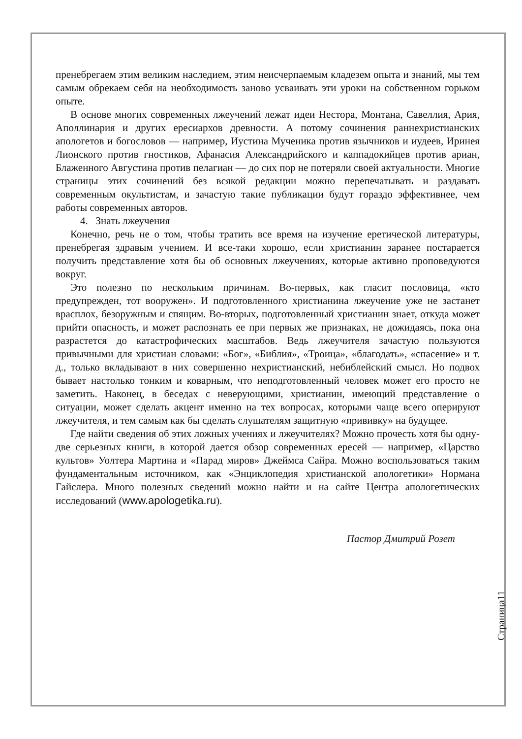пренебрегаем этим великим наследием, этим неисчерпаемым кладезем опыта и знаний, мы тем самым обрекаем себя на необходимость заново усваивать эти уроки на собственном горьком опыте.
В основе многих современных лжеучений лежат идеи Нестора, Монтана, Савеллия, Ария, Аполлинария и других ересиархов древности. А потому сочинения раннехристианских апологетов и богословов — например, Иустина Мученика против язычников и иудеев, Иринея Лионского против гностиков, Афанасия Александрийского и каппадокийцев против ариан, Блаженного Августина против пелагиан — до сих пор не потеряли своей актуальности. Многие страницы этих сочинений без всякой редакции можно перепечатывать и раздавать современным окультистам, и зачастую такие публикации будут гораздо эффективнее, чем работы современных авторов.
4. Знать лжеучения
Конечно, речь не о том, чтобы тратить все время на изучение еретической литературы, пренебрегая здравым учением. И все-таки хорошо, если христианин заранее постарается получить представление хотя бы об основных лжеучениях, которые активно проповедуются вокруг.
Это полезно по нескольким причинам. Во-первых, как гласит пословица, «кто предупрежден, тот вооружен». И подготовленного христианина лжеучение уже не застанет врасплох, безоружным и спящим. Во-вторых, подготовленный христианин знает, откуда может прийти опасность, и может распознать ее при первых же признаках, не дожидаясь, пока она разрастется до катастрофических масштабов. Ведь лжеучителя зачастую пользуются привычными для христиан словами: «Бог», «Библия», «Троица», «благодать», «спасение» и т. д., только вкладывают в них совершенно нехристианский, небиблейский смысл. Но подвох бывает настолько тонким и коварным, что неподготовленный человек может его просто не заметить. Наконец, в беседах с неверующими, христианин, имеющий представление о ситуации, может сделать акцент именно на тех вопросах, которыми чаще всего оперируют лжеучителя, и тем самым как бы сделать слушателям защитную «прививку» на будущее.
Где найти сведения об этих ложных учениях и лжеучителях? Можно прочесть хотя бы одну-две серьезных книги, в которой дается обзор современных ересей — например, «Царство культов» Уолтера Мартина и «Парад миров» Джеймса Сайра. Можно воспользоваться таким фундаментальным источником, как «Энциклопедия христианской апологетики» Нормана Гайслера. Много полезных сведений можно найти и на сайте Центра апологетических исследований (www.apologetika.ru).
Пастор Дмитрий Розет
Страница11